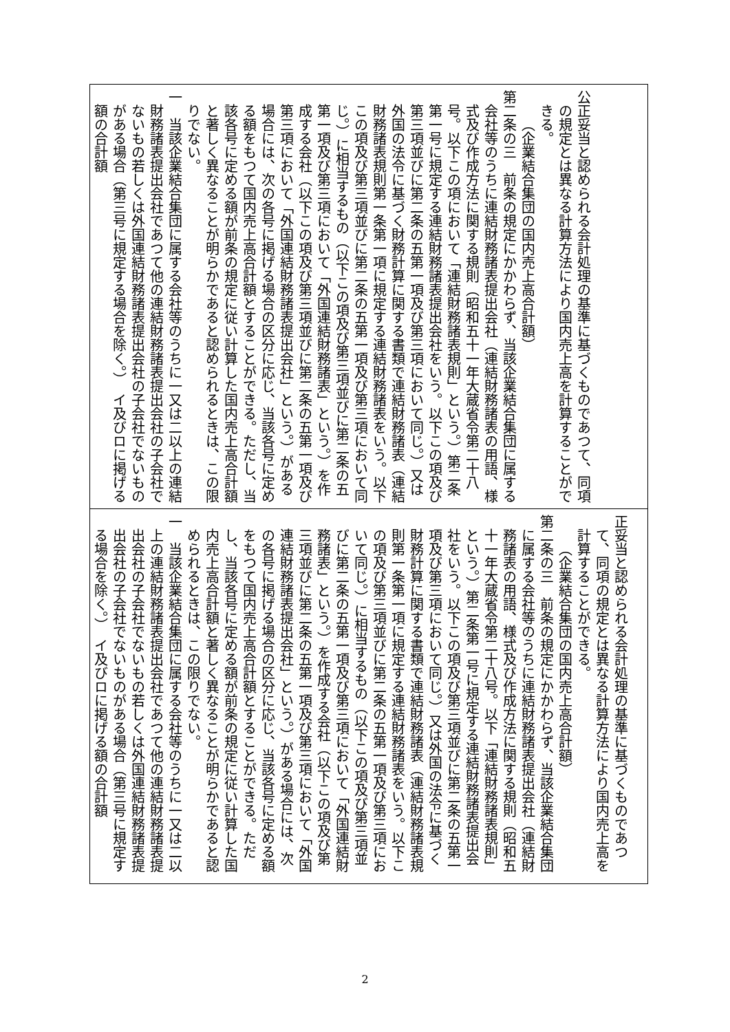| 公正妥当と認められる会計処理の基準に基づくものであつて、同項の規定とは異なる計算方法により国内売上高を計算することができる。 （企業結合集団の国内売上高合計額） 第二条の三 前条の規定にかかわらず、当該企業結合集団に属する会社等のうちに連結財務諸表提出会社（連結財務諸表の用語、様式及び作成方法に関する規則（昭和五十一年大蔵省令第二十八号。以下この項において「連結財務諸表規則」という。）第二条第一号に規定する連結財務諸表提出会社をいう。以下この項及び第三項並びに第二条の五第一項及び第三項において同じ。）又は外国の法令に基づく財務計算に関する書類で連結財務諸表（連結財務諸表規則第一条第一項に規定する連結財務諸表をいう。以下この項及び第三項並びに第二条の五第一項及び第三項において同じ。）に相当するもの（以下この項及び第三項並びに第二条の五第一項及び第三項において「外国連結財務諸表」という。）を作成する会社（以下この項及び第三項並びに第二条の五第一項及び第三項において「外国連結財務諸表提出会社」という。）がある場合には、次の各号に掲げる場合の区分に応じ、当該各号に定める額をもつて国内売上高合計額とすることができる。ただし、当該各号に定める額が前条の規定に従い計算した国内売上高合計額と著しく異なることが明らかであると認められるときは、この限りでない。 一 当該企業結合集団に属する会社等のうちに一又は二以上の連結財務諸表提出会社であつて他の連結財務諸表提出会社の子会社でないもの若しくは外国連結財務諸表提出会社の子会社でないものがある場合（第三号に規定する場合を除く。） イ及びロに掲げる額の合計額 |
| 正妥当と認められる会計処理の基準に基づくものであつて、同項の規定とは異なる計算方法により国内売上高を計算することができる。 （企業結合集団の国内売上高合計額） 第二条の三 前条の規定にかかわらず、当該企業結合集団に属する会社等のうちに連結財務諸表提出会社（連結財務諸表の用語、様式及び作成方法に関する規則（昭和五十一年大蔵省令第二十八号。以下「連結財務諸表規則」という。）第二条第一号に規定する連結財務諸表提出会社をいう。以下この項及び第三項並びに第二条の五第一項及び第三項において同じ。）又は外国の法令に基づく財務計算に関する書類で連結財務諸表（連結財務諸表規則第一条第一項に規定する連結財務諸表をいう。以下この項及び第三項並びに第二条の五第一項及び第三項において同じ。）に相当するもの（以下この項及び第三項並びに第二条の五第一項及び第三項において「外国連結財務諸表」という。）を作成する会社（以下この項及び第三項並びに第二条の五第一項及び第三項において「外国連結財務諸表提出会社」という。）がある場合には、次の各号に掲げる場合の区分に応じ、当該各号に定める額をもつて国内売上高合計額とすることができる。ただし、当該各号に定める額が前条の規定に従い計算した国内売上高合計額と著しく異なることが明らかであると認められるときは、この限りでない。 一 当該企業結合集団に属する会社等のうちに一又は二以上の連結財務諸表提出会社であつて他の連結財務諸表提出会社の子会社でないもの若しくは外国連結財務諸表提出会社の子会社でないものがある場合（第三号に規定する場合を除く。） イ及びロに掲げる額の合計額 |
2